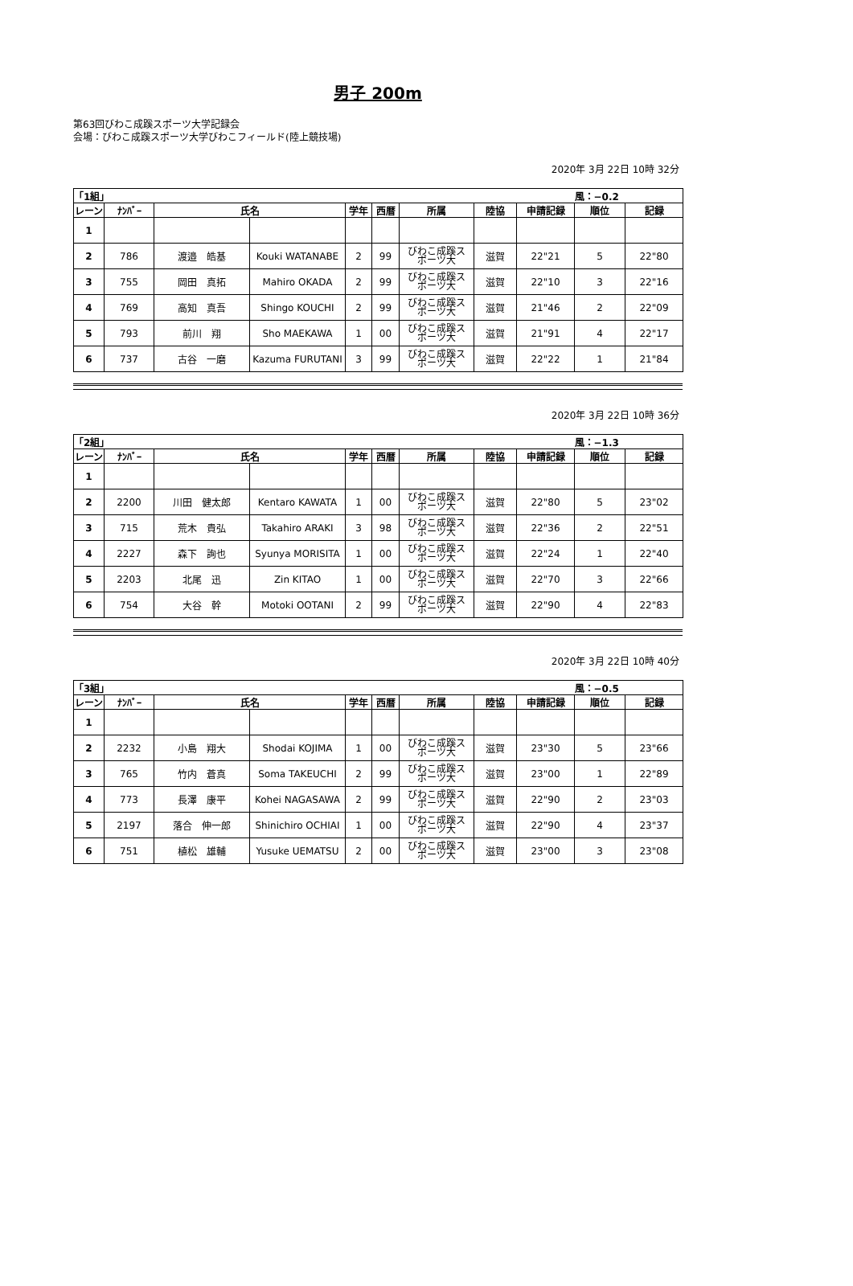男子 200m
第63回びわこ成蹊スポーツ大学記録会
会場：びわこ成蹊スポーツ大学びわこフィールド(陸上競技場)
2020年 3月 22日 10時 32分
| 「1組」 | | | | | | | | | 風：−0.2 | |
| レーン | ﾅﾝﾊﾞｰ | 氏名 | | 学年 | 西暦 | 所属 | 陸協 | 申請記録 | 順位 | 記録 |
| 1 | | | | | | | | | | |
| 2 | 786 | 渡邉 皓基 | Kouki WATANABE | 2 | 99 | びわこ成蹊ス ポーツ大 | 滋賀 | 22"21 | 5 | 22"80 |
| 3 | 755 | 岡田 真拓 | Mahiro OKADA | 2 | 99 | びわこ成蹊ス ポーツ大 | 滋賀 | 22"10 | 3 | 22"16 |
| 4 | 769 | 高知 真吾 | Shingo KOUCHI | 2 | 99 | びわこ成蹊ス ポーツ大 | 滋賀 | 21"46 | 2 | 22"09 |
| 5 | 793 | 前川 翔 | Sho MAEKAWA | 1 | 00 | びわこ成蹊ス ポーツ大 | 滋賀 | 21"91 | 4 | 22"17 |
| 6 | 737 | 古谷 一磨 | Kazuma FURUTANI | 3 | 99 | びわこ成蹊ス ポーツ大 | 滋賀 | 22"22 | 1 | 21"84 |
2020年 3月 22日 10時 36分
| 「2組」 | | | | | | | | | 風：−1.3 | |
| レーン | ﾅﾝﾊﾞｰ | 氏名 | | 学年 | 西暦 | 所属 | 陸協 | 申請記録 | 順位 | 記録 |
| 1 | | | | | | | | | | |
| 2 | 2200 | 川田 健太郎 | Kentaro KAWATA | 1 | 00 | びわこ成蹊ス ポーツ大 | 滋賀 | 22"80 | 5 | 23"02 |
| 3 | 715 | 荒木 貴弘 | Takahiro ARAKI | 3 | 98 | びわこ成蹊ス ポーツ大 | 滋賀 | 22"36 | 2 | 22"51 |
| 4 | 2227 | 森下 詢也 | Syunya MORISITA | 1 | 00 | びわこ成蹊ス ポーツ大 | 滋賀 | 22"24 | 1 | 22"40 |
| 5 | 2203 | 北尾 迅 | Zin KITAO | 1 | 00 | びわこ成蹊ス ポーツ大 | 滋賀 | 22"70 | 3 | 22"66 |
| 6 | 754 | 大谷 幹 | Motoki OOTANI | 2 | 99 | びわこ成蹊ス ポーツ大 | 滋賀 | 22"90 | 4 | 22"83 |
2020年 3月 22日 10時 40分
| 「3組」 | | | | | | | | | 風：−0.5 | |
| レーン | ﾅﾝﾊﾞｰ | 氏名 | | 学年 | 西暦 | 所属 | 陸協 | 申請記録 | 順位 | 記録 |
| 1 | | | | | | | | | | |
| 2 | 2232 | 小島 翔大 | Shodai KOJIMA | 1 | 00 | びわこ成蹊ス ポーツ大 | 滋賀 | 23"30 | 5 | 23"66 |
| 3 | 765 | 竹内 蒼真 | Soma TAKEUCHI | 2 | 99 | びわこ成蹊ス ポーツ大 | 滋賀 | 23"00 | 1 | 22"89 |
| 4 | 773 | 長澤 康平 | Kohei NAGASAWA | 2 | 99 | びわこ成蹊ス ポーツ大 | 滋賀 | 22"90 | 2 | 23"03 |
| 5 | 2197 | 落合 伸一郎 | Shinichiro OCHIAI | 1 | 00 | びわこ成蹊ス ポーツ大 | 滋賀 | 22"90 | 4 | 23"37 |
| 6 | 751 | 植松 雄輔 | Yusuke UEMATSU | 2 | 00 | びわこ成蹊ス ポーツ大 | 滋賀 | 23"00 | 3 | 23"08 |